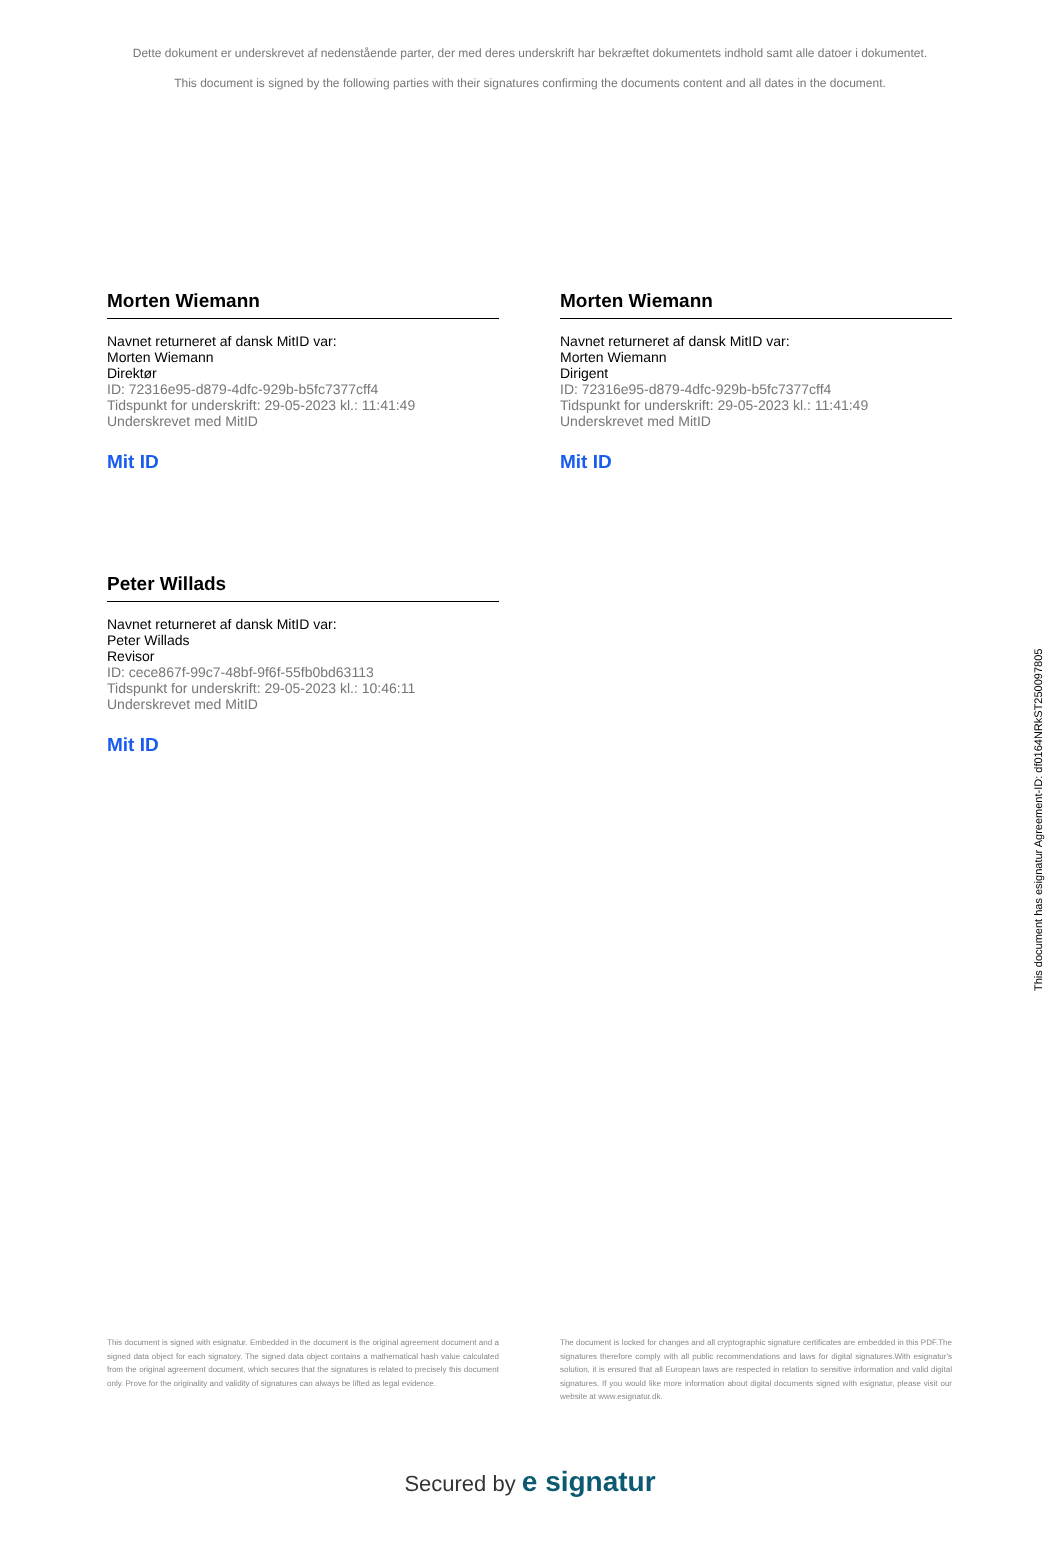Dette dokument er underskrevet af nedenstående parter, der med deres underskrift har bekræftet dokumentets indhold samt alle datoer i dokumentet.
This document is signed by the following parties with their signatures confirming the documents content and all dates in the document.
Morten Wiemann
Navnet returneret af dansk MitID var:
Morten Wiemann
Direktør
ID: 72316e95-d879-4dfc-929b-b5fc7377cff4
Tidspunkt for underskrift: 29-05-2023 kl.: 11:41:49
Underskrevet med MitID
Mit ID
Morten Wiemann
Navnet returneret af dansk MitID var:
Morten Wiemann
Dirigent
ID: 72316e95-d879-4dfc-929b-b5fc7377cff4
Tidspunkt for underskrift: 29-05-2023 kl.: 11:41:49
Underskrevet med MitID
Mit ID
Peter Willads
Navnet returneret af dansk MitID var:
Peter Willads
Revisor
ID: cece867f-99c7-48bf-9f6f-55fb0bd63113
Tidspunkt for underskrift: 29-05-2023 kl.: 10:46:11
Underskrevet med MitID
Mit ID
This document has esignatur Agreement-ID: df0164NRkST250097805
This document is signed with esignatur. Embedded in the document is the original agreement document and a signed data object for each signatory. The signed data object contains a mathematical hash value calculated from the original agreement document, which secures that the signatures is related to precisely this document only. Prove for the originality and validity of signatures can always be lifted as legal evidence.
The document is locked for changes and all cryptographic signature certificates are embedded in this PDF.The signatures therefore comply with all public recommendations and laws for digital signatures.With esignatur's solution, it is ensured that all European laws are respected in relation to sensitive information and valid digital signatures. If you would like more information about digital documents signed with esignatur, please visit our website at www.esignatur.dk.
Secured by e signatur